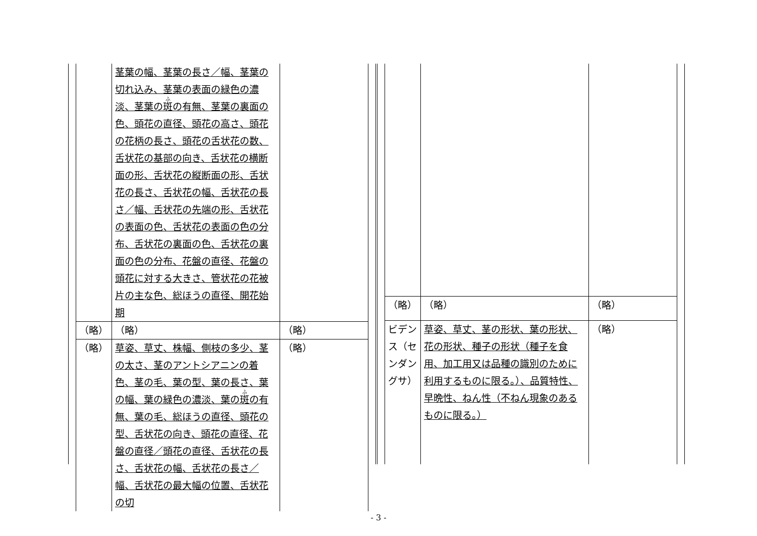| | 茎葉の幅、茎葉の長さ／幅、茎葉の切れ込み、茎葉の表面の緑色の濃淡、茎葉の 斑 の有無、茎葉の裏面の色、頭花の直径、頭花の高さ、頭花の花柄の長さ、頭花の舌状花の数、舌状花の基部の向き、舌状花の横断面の形、舌状花の縦断面の形、舌状花の長さ、舌状花の幅、舌状花の長さ／幅、舌状花の先端の形、舌状花の表面の色、舌状花の表面の色の分布、舌状花の裏面の色、舌状花の裏面の色の分布、花盤の直径、花盤の頭花に対する大きさ、管状花の花被片の主な色、総ほうの直径、開花始期 | |
| （略） | （略） | （略） |
| （略） | 草姿、草丈、株幅、側枝の多少、茎の太さ、茎のアントシアニンの着色、茎の毛、葉の型、葉の長さ、葉の幅、葉の緑色の濃淡、葉の 斑 の有無、葉の毛、総ほうの直径、頭花の型、舌状花の向き、頭花の直径、花盤の直径／頭花の直径、舌状花の長さ、舌状花の幅、舌状花の長さ／ 幅、舌状花の最大幅の位置、舌状花の切 | （略） |
| （略） | （略） | （略） |
| ビデンス（センダングサ） | 草姿、草丈、茎の形状、葉の形状、花の形状、種子の形状（種子を食用、加工用又は品種の識別のために利用するものに限る。）、品質特性、早晩性、ねん性（不ねん現象のあるものに限る。） | （略） |
- 3 -